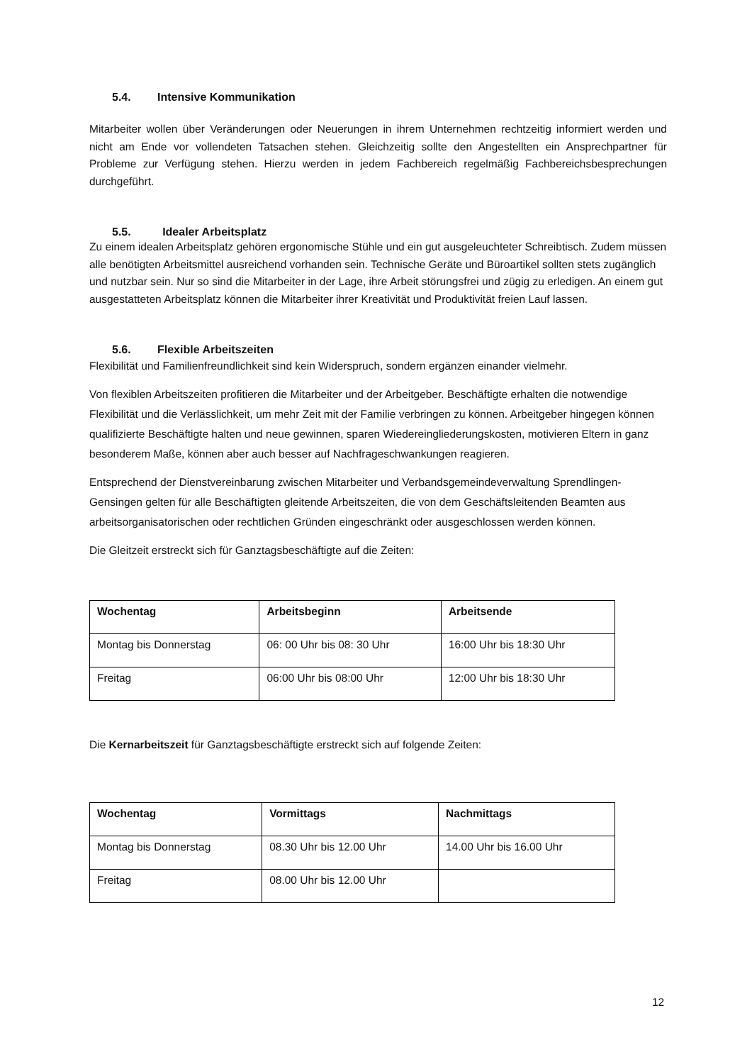5.4. Intensive Kommunikation
Mitarbeiter wollen über Veränderungen oder Neuerungen in ihrem Unternehmen rechtzeitig informiert werden und nicht am Ende vor vollendeten Tatsachen stehen. Gleichzeitig sollte den Angestellten ein Ansprechpartner für Probleme zur Verfügung stehen. Hierzu werden in jedem Fachbereich regelmäßig Fachbereichsbesprechungen durchgeführt.
5.5. Idealer Arbeitsplatz
Zu einem idealen Arbeitsplatz gehören ergonomische Stühle und ein gut ausgeleuchteter Schreibtisch. Zudem müssen alle benötigten Arbeitsmittel ausreichend vorhanden sein. Technische Geräte und Büroartikel sollten stets zugänglich und nutzbar sein. Nur so sind die Mitarbeiter in der Lage, ihre Arbeit störungsfrei und zügig zu erledigen. An einem gut ausgestatteten Arbeitsplatz können die Mitarbeiter ihrer Kreativität und Produktivität freien Lauf lassen.
5.6. Flexible Arbeitszeiten
Flexibilität und Familienfreundlichkeit sind kein Widerspruch, sondern ergänzen einander vielmehr.
Von flexiblen Arbeitszeiten profitieren die Mitarbeiter und der Arbeitgeber. Beschäftigte erhalten die notwendige Flexibilität und die Verlässlichkeit, um mehr Zeit mit der Familie verbringen zu können. Arbeitgeber hingegen können qualifizierte Beschäftigte halten und neue gewinnen, sparen Wiedereingliederungskosten, motivieren Eltern in ganz besonderem Maße, können aber auch besser auf Nachfrageschwankungen reagieren.
Entsprechend der Dienstvereinbarung zwischen Mitarbeiter und Verbandsgemeindeverwaltung Sprendlingen-Gensingen gelten für alle Beschäftigten gleitende Arbeitszeiten, die von dem Geschäftsleitenden Beamten aus arbeitsorganisatorischen oder rechtlichen Gründen eingeschränkt oder ausgeschlossen werden können.
Die Gleitzeit erstreckt sich für Ganztagsbeschäftigte auf die Zeiten:
| Wochentag | Arbeitsbeginn | Arbeitsende |
| --- | --- | --- |
| Montag bis Donnerstag | 06: 00 Uhr bis 08: 30 Uhr | 16:00 Uhr bis 18:30 Uhr |
| Freitag | 06:00 Uhr bis 08:00 Uhr | 12:00 Uhr bis 18:30 Uhr |
Die Kernarbeitszeit für Ganztagsbeschäftigte erstreckt sich auf folgende Zeiten:
| Wochentag | Vormittags | Nachmittags |
| --- | --- | --- |
| Montag bis Donnerstag | 08.30 Uhr bis 12.00 Uhr | 14.00 Uhr bis 16.00 Uhr |
| Freitag | 08.00 Uhr bis 12.00 Uhr | |
12